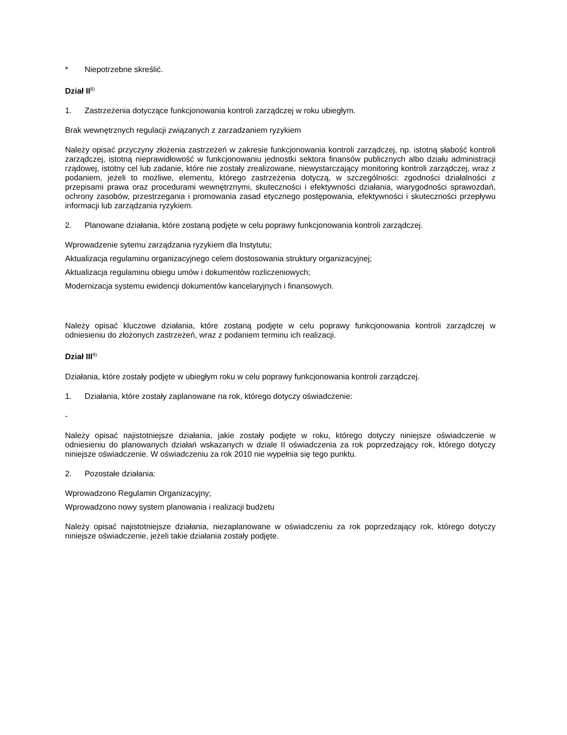* Niepotrzebne skreślić.
Dział II<sup>8)</sup>
1. Zastrzeżenia dotyczące funkcjonowania kontroli zarządczej w roku ubiegłym.
Brak wewnętrznych regulacji związanych z zarzadzaniem ryzykiem
Należy opisać przyczyny złożenia zastrzeżeń w zakresie funkcjonowania kontroli zarządczej, np. istotną słabość kontroli zarządczej, istotną nieprawidłowość w funkcjonowaniu jednostki sektora finansów publicznych albo działu administracji rządowej, istotny cel lub zadanie, które nie zostały zrealizowane, niewystarczający monitoring kontroli zarządczej, wraz z podaniem, jeżeli to możliwe, elementu, którego zastrzeżenia dotyczą, w szczególności: zgodności działalności z przepisami prawa oraz procedurami wewnętrznymi, skuteczności i efektywności działania, wiarygodności sprawozdań, ochrony zasobów, przestrzegania i promowania zasad etycznego postępowania, efektywności i skuteczności przepływu informacji lub zarządzania ryzykiem.
2. Planowane działania, które zostaną podjęte w celu poprawy funkcjonowania kontroli zarządczej.
Wprowadzenie sytemu zarządzania ryzykiem dla Instytutu;
Aktualizacja regulaminu organizacyjnego celem dostosowania struktury organizacyjnej;
Aktualizacja regulaminu obiegu umów i dokumentów rozliczeniowych;
Modernizacja systemu ewidencji dokumentów kancelaryjnych i finansowych.
Należy opisać kluczowe działania, które zostaną podjęte w celu poprawy funkcjonowania kontroli zarządczej w odniesieniu do złożonych zastrzeżeń, wraz z podaniem terminu ich realizacji.
Dział III<sup>9)</sup>
Działania, które zostały podjęte w ubiegłym roku w celu poprawy funkcjonowania kontroli zarządczej.
1. Działania, które zostały zaplanowane na rok, którego dotyczy oświadczenie:
-
Należy opisać najistotniejsze działania, jakie zostały podjęte w roku, którego dotyczy niniejsze oświadczenie w odniesieniu do planowanych działań wskazanych w dziale II oświadczenia za rok poprzedzający rok, którego dotyczy niniejsze oświadczenie. W oświadczeniu za rok 2010 nie wypełnia się tego punktu.
2. Pozostałe działania:
Wprowadzono Regulamin Organizacyjny;
Wprowadzono nowy system planowania i realizacji budżetu
Należy opisać najistotniejsze działania, niezaplanowane w oświadczeniu za rok poprzedzający rok, którego dotyczy niniejsze oświadczenie, jeżeli takie działania zostały podjęte.